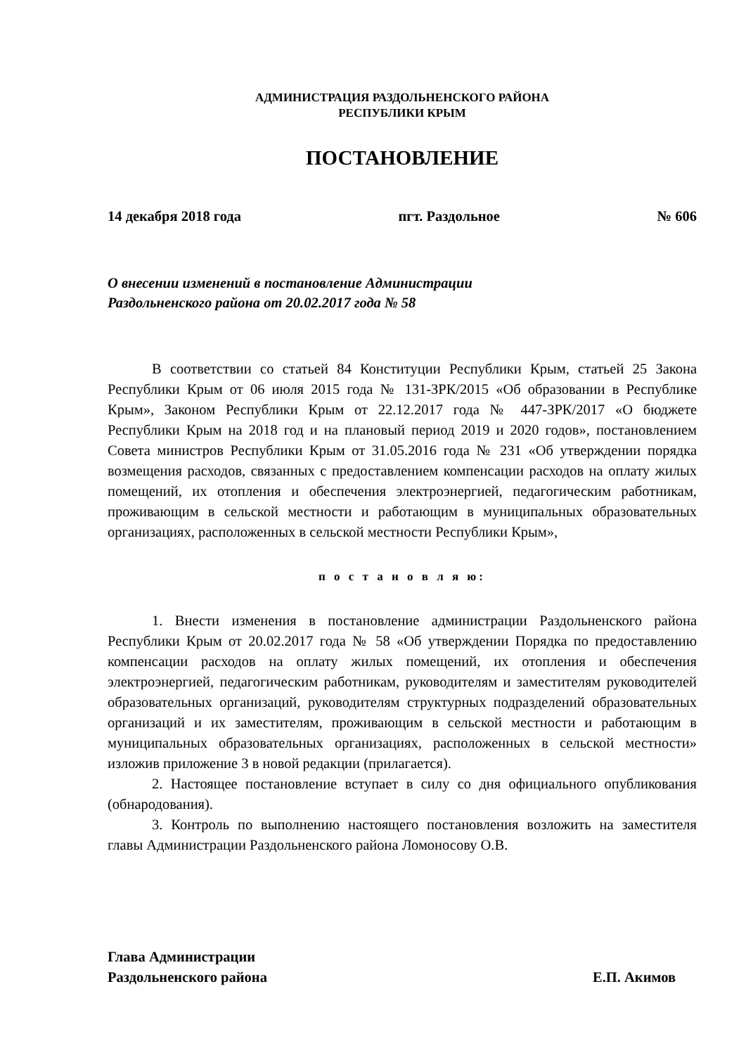АДМИНИСТРАЦИЯ РАЗДОЛЬНЕНСКОГО РАЙОНА
РЕСПУБЛИКИ КРЫМ
ПОСТАНОВЛЕНИЕ
14 декабря 2018 года пгт. Раздольное № 606
О внесении изменений в постановление Администрации
Раздольненского района от 20.02.2017 года № 58
В соответствии со статьей 84 Конституции Республики Крым, статьей 25 Закона Республики Крым от 06 июля 2015 года № 131-ЗРК/2015 «Об образовании в Республике Крым», Законом Республики Крым от 22.12.2017 года № 447-ЗРК/2017 «О бюджете Республики Крым на 2018 год и на плановый период 2019 и 2020 годов», постановлением Совета министров Республики Крым от 31.05.2016 года № 231 «Об утверждении порядка возмещения расходов, связанных с предоставлением компенсации расходов на оплату жилых помещений, их отопления и обеспечения электроэнергией, педагогическим работникам, проживающим в сельской местности и работающим в муниципальных образовательных организациях, расположенных в сельской местности Республики Крым»,
п о с т а н о в л я ю:
1. Внести изменения в постановление администрации Раздольненского района Республики Крым от 20.02.2017 года № 58 «Об утверждении Порядка по предоставлению компенсации расходов на оплату жилых помещений, их отопления и обеспечения электроэнергией, педагогическим работникам, руководителям и заместителям руководителей образовательных организаций, руководителям структурных подразделений образовательных организаций и их заместителям, проживающим в сельской местности и работающим в муниципальных образовательных организациях, расположенных в сельской местности» изложив приложение 3 в новой редакции (прилагается).
2. Настоящее постановление вступает в силу со дня официального опубликования (обнародования).
3. Контроль по выполнению настоящего постановления возложить на заместителя главы Администрации Раздольненского района Ломоносову О.В.
Глава Администрации
Раздольненского района Е.П. Акимов